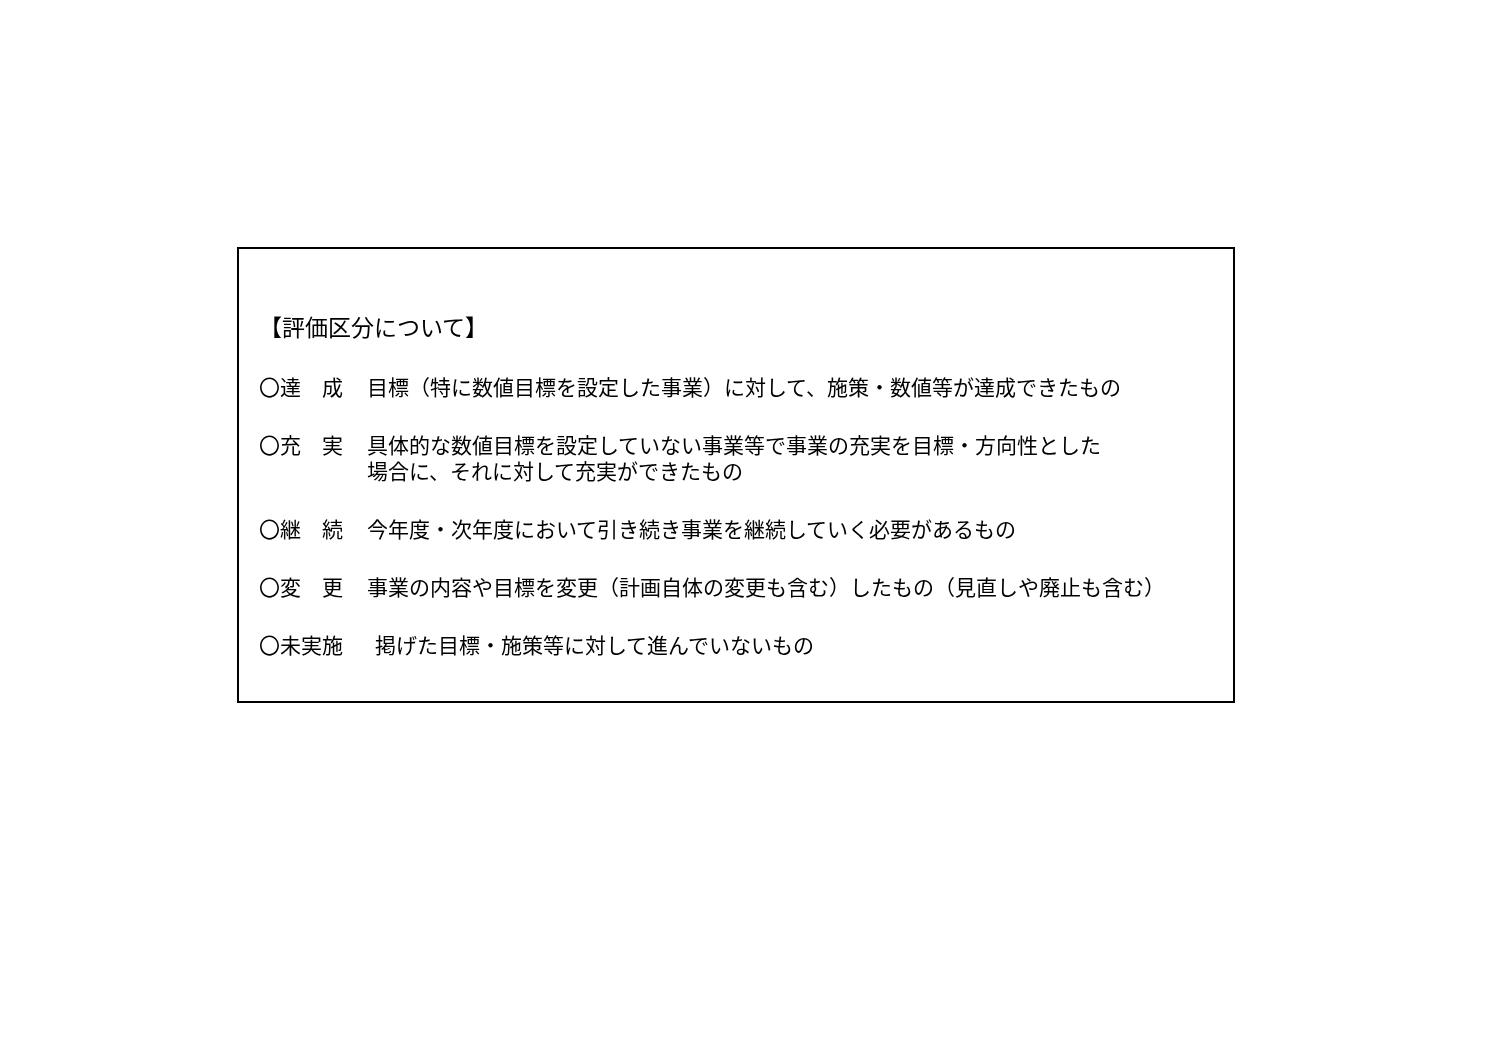【評価区分について】
〇達　成 目標（特に数値目標を設定した事業）に対して、施策・数値等が達成できたもの
〇充　実 具体的な数値目標を設定していない事業等で事業の充実を目標・方向性とした
場合に、それに対して充実ができたもの
〇継　続 今年度・次年度において引き続き事業を継続していく必要があるもの
〇変　更 事業の内容や目標を変更（計画自体の変更も含む）したもの（見直しや廃止も含む）
〇未実施 掲げた目標・施策等に対して進んでいないもの